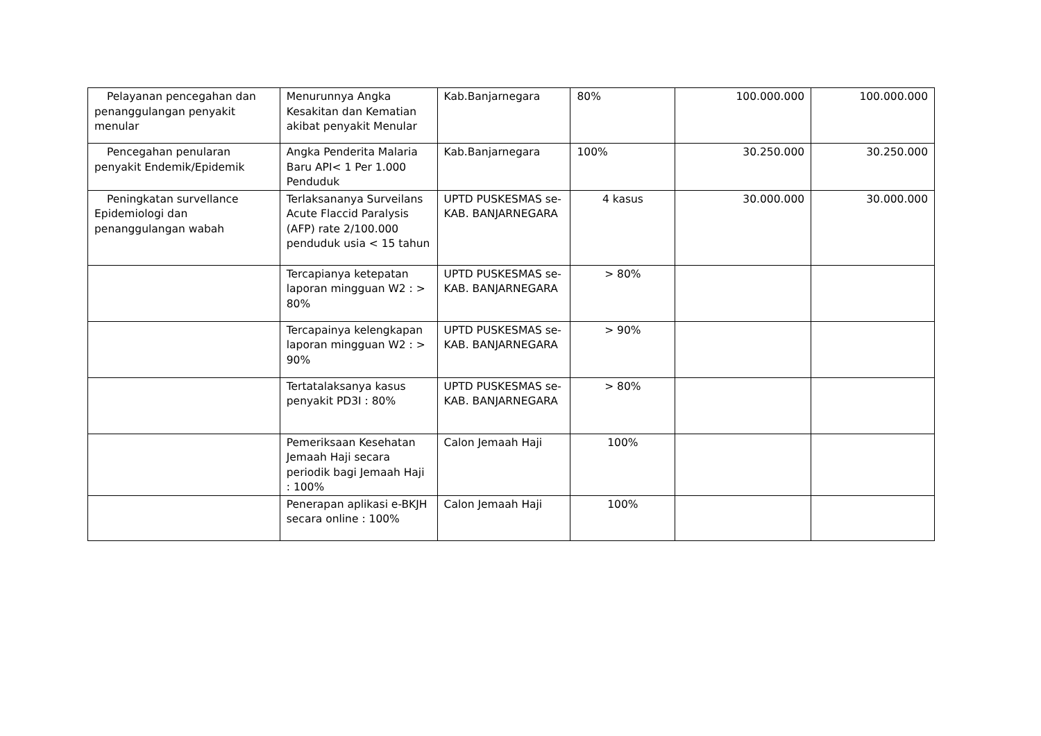| Pelayanan pencegahan dan penanggulangan penyakit menular | Menurunnya Angka Kesakitan dan Kematian akibat penyakit Menular | Kab.Banjarnegara | 80% | 100.000.000 | 100.000.000 |
| Pencegahan penularan penyakit Endemik/Epidemik | Angka Penderita Malaria Baru API< 1 Per 1.000 Penduduk | Kab.Banjarnegara | 100% | 30.250.000 | 30.250.000 |
| Peningkatan survellance Epidemiologi dan penanggulangan wabah | Terlaksananya Surveilans Acute Flaccid Paralysis (AFP) rate 2/100.000 penduduk usia < 15 tahun | UPTD PUSKESMAS se-KAB. BANJARNEGARA | 4 kasus | 30.000.000 | 30.000.000 |
| | Tercapianya ketepatan laporan mingguan W2 : > 80% | UPTD PUSKESMAS se-KAB. BANJARNEGARA | > 80% | | |
| | Tercapainya kelengkapan laporan mingguan W2 : > 90% | UPTD PUSKESMAS se-KAB. BANJARNEGARA | > 90% | | |
| | Tertatalaksanya kasus penyakit PD3I : 80% | UPTD PUSKESMAS se-KAB. BANJARNEGARA | > 80% | | |
| | Pemeriksaan Kesehatan Jemaah Haji secara periodik bagi Jemaah Haji : 100% | Calon Jemaah Haji | 100% | | |
| | Penerapan aplikasi e-BKJH secara online : 100% | Calon Jemaah Haji | 100% | | |